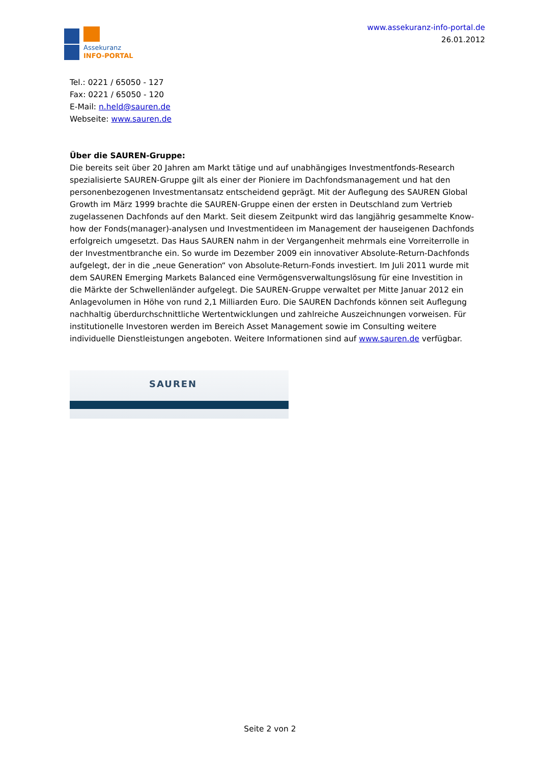Assekuranz
INFO-PORTAL
www.assekuranz-info-portal.de
26.01.2012
Tel.: 0221 / 65050 - 127
Fax: 0221 / 65050 - 120
E-Mail: n.held@sauren.de
Webseite: www.sauren.de
Über die SAUREN-Gruppe:
Die bereits seit über 20 Jahren am Markt tätige und auf unabhängiges Investmentfonds-Research spezialisierte SAUREN-Gruppe gilt als einer der Pioniere im Dachfondsmanagement und hat den personenbezogenen Investmentansatz entscheidend geprägt. Mit der Auflegung des SAUREN Global Growth im März 1999 brachte die SAUREN-Gruppe einen der ersten in Deutschland zum Vertrieb zugelassenen Dachfonds auf den Markt. Seit diesem Zeitpunkt wird das langjährig gesammelte Know-how der Fonds(manager)-analysen und Investmentideen im Management der hauseigenen Dachfonds erfolgreich umgesetzt. Das Haus SAUREN nahm in der Vergangenheit mehrmals eine Vorreiterrolle in der Investmentbranche ein. So wurde im Dezember 2009 ein innovativer Absolute-Return-Dachfonds aufgelegt, der in die „neue Generation“ von Absolute-Return-Fonds investiert. Im Juli 2011 wurde mit dem SAUREN Emerging Markets Balanced eine Vermögensverwaltungslösung für eine Investition in die Märkte der Schwellenländer aufgelegt. Die SAUREN-Gruppe verwaltet per Mitte Januar 2012 ein Anlagevolumen in Höhe von rund 2,1 Milliarden Euro. Die SAUREN Dachfonds können seit Auflegung nachhaltig überdurchschnittliche Wertentwicklungen und zahlreiche Auszeichnungen vorweisen. Für institutionelle Investoren werden im Bereich Asset Management sowie im Consulting weitere individuelle Dienstleistungen angeboten. Weitere Informationen sind auf www.sauren.de verfügbar.
SAUREN
Seite 2 von 2